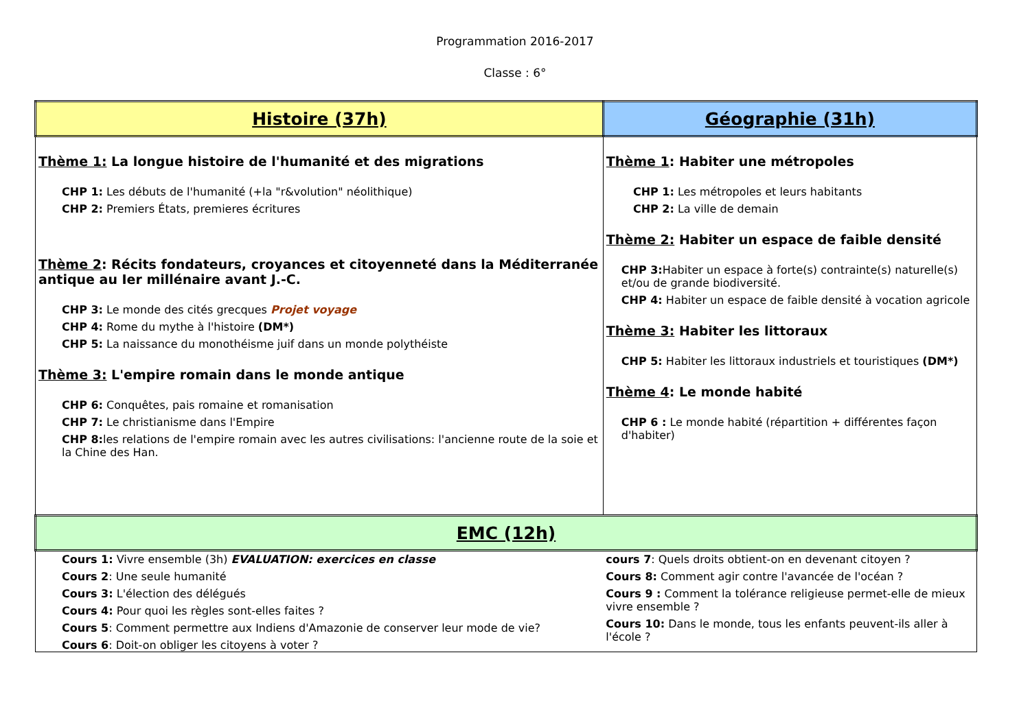Programmation 2016-2017
Classe : 6°
| Histoire (37h) | Géographie (31h) |
| Thème 1: La longue histoire de l'humanité et des migrations CHP 1: Les débuts de l'humanité (+la "r&volution" néolithique) CHP 2: Premiers États, premieres écritures Thème 2 : Récits fondateurs, croyances et citoyenneté dans la Méditerranée antique au Ier millénaire avant J.-C. CHP 3: Le monde des cités grecques Projet voyage CHP 4: Rome du mythe à l'histoire (DM*) CHP 5: La naissance du monothéisme juif dans un monde polythéiste Thème 3: L'empire romain dans le monde antique CHP 6: Conquêtes, pais romaine et romanisation CHP 7: Le christianisme dans l'Empire CHP 8: les relations de l'empire romain avec les autres civilisations: l'ancienne route de la soie et la Chine des Han. | Thème 1 : Habiter une métropoles CHP 1: Les métropoles et leurs habitants CHP 2: La ville de demain Thème 2: Habiter un espace de faible densité CHP 3: Habiter un espace à forte(s) contrainte(s) naturelle(s) et/ou de grande biodiversité. CHP 4: Habiter un espace de faible densité à vocation agricole Thème 3: Habiter les littoraux CHP 5: Habiter les littoraux industriels et touristiques (DM*) Thème 4 : Le monde habité CHP 6 : Le monde habité (répartition + différentes façon d'habiter) |
| EMC (12h) | |
| Cours 1: Vivre ensemble (3h) EVALUATION: exercices en classe Cours 2 : Une seule humanité Cours 3: L'élection des délégués Cours 4: Pour quoi les règles sont-elles faites ? Cours 5 : Comment permettre aux Indiens d'Amazonie de conserver leur mode de vie? Cours 6 : Doit-on obliger les citoyens à voter ? | cours 7 : Quels droits obtient-on en devenant citoyen ? Cours 8: Comment agir contre l'avancée de l'océan ? Cours 9 : Comment la tolérance religieuse permet-elle de mieux vivre ensemble ? Cours 10: Dans le monde, tous les enfants peuvent-ils aller à l'école ? |